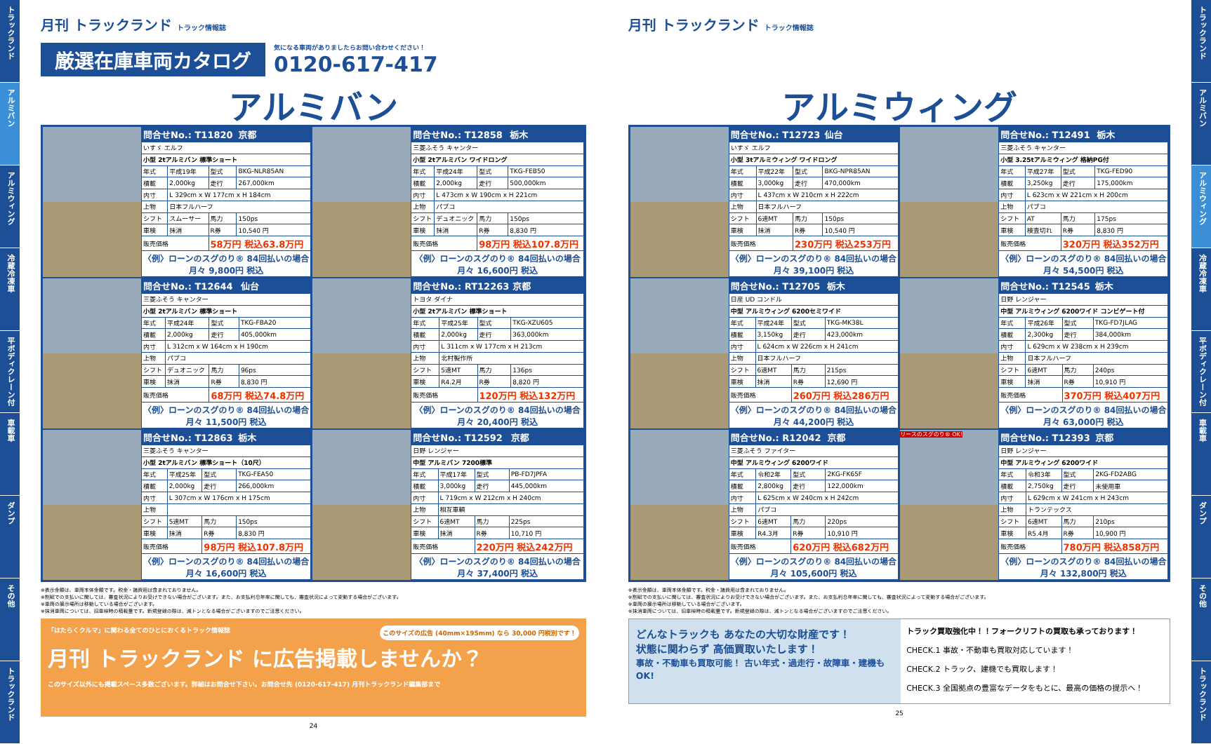トラックランド
アルミバン
アルミウィング
冷蔵冷凍車
平ボディクレーン付
車載車
ダンプ
その他
トラックランド
月刊 トラックランド トラック情報誌
厳選在庫車両カタログ
気になる車両がありましたらお問い合わせください！
0120-617-417
アルミバン
| 問合せNo.: T11820 | | | 京都 |
| --- | --- | --- | --- |
| いすゞ エルフ | | | |
| 小型 2tアルミバン 標準ショート | | | |
| 年式 | 平成19年 | 型式 | BKG-NLR85AN |
| 積載 | 2,000kg | 走行 | 267,000km |
| 内寸 | L 329cm x W 177cm x H 184cm | | |
| 上物 | 日本フルハーフ | | |
| シフト | スムーサー | 馬力 | 150ps |
| 車検 | 抹消 | R券 | 10,540 円 |
| 販売価格 | | 58万円 税込63.8万円 | |
| 〈例〉ローンのスグのり® 84回払いの場合 月々 9,800円 税込 | | | |
| 問合せNo.: T12858 | | | 栃木 |
| --- | --- | --- | --- |
| 三菱ふそう キャンター | | | |
| 小型 2tアルミバン ワイドロング | | | |
| 年式 | 平成24年 | 型式 | TKG-FEB50 |
| 積載 | 2,000kg | 走行 | 500,000km |
| 内寸 | L 473cm x W 190cm x H 221cm | | |
| 上物 | パブコ | | |
| シフト | デュオニック | 馬力 | 150ps |
| 車検 | 抹消 | R券 | 8,830 円 |
| 販売価格 | | 98万円 税込107.8万円 | |
| 〈例〉ローンのスグのり® 84回払いの場合 月々 16,600円 税込 | | | |
| 問合せNo.: T12644 | | | 仙台 |
| --- | --- | --- | --- |
| 三菱ふそう キャンター | | | |
| 小型 2tアルミバン 標準ショート | | | |
| 年式 | 平成24年 | 型式 | TKG-FBA20 |
| 積載 | 2,000kg | 走行 | 405,000km |
| 内寸 | L 312cm x W 164cm x H 190cm | | |
| 上物 | パブコ | | |
| シフト | デュオニック | 馬力 | 96ps |
| 車検 | 抹消 | R券 | 8,830 円 |
| 販売価格 | | 68万円 税込74.8万円 | |
| 〈例〉ローンのスグのり® 84回払いの場合 月々 11,500円 税込 | | | |
| 問合せNo.: RT12263 | | | 京都 |
| --- | --- | --- | --- |
| トヨタ ダイナ | | | |
| 小型 2tアルミバン 標準ショート | | | |
| 年式 | 平成25年 | 型式 | TKG-XZU605 |
| 積載 | 2,000kg | 走行 | 363,000km |
| 内寸 | L 311cm x W 177cm x H 213cm | | |
| 上物 | 北村製作所 | | |
| シフト | 5速MT | 馬力 | 136ps |
| 車検 | R4.2月 | R券 | 8,820 円 |
| 販売価格 | | 120万円 税込132万円 | |
| 〈例〉ローンのスグのり® 84回払いの場合 月々 20,400円 税込 | | | |
| 問合せNo.: T12863 | | | 栃木 |
| --- | --- | --- | --- |
| 三菱ふそう キャンター | | | |
| 小型 2tアルミバン 標準ショート（10尺） | | | |
| 年式 | 平成25年 | 型式 | TKG-FEA50 |
| 積載 | 2,000kg | 走行 | 266,000km |
| 内寸 | L 307cm x W 176cm x H 175cm | | |
| 上物 | | | |
| シフト | 5速MT | 馬力 | 150ps |
| 車検 | 抹消 | R券 | 8,830 円 |
| 販売価格 | | 98万円 税込107.8万円 | |
| 〈例〉ローンのスグのり® 84回払いの場合 月々 16,600円 税込 | | | |
| 問合せNo.: T12592 | | | 京都 |
| --- | --- | --- | --- |
| 日野 レンジャー | | | |
| 中型 アルミバン 7200標準 | | | |
| 年式 | 平成17年 | 型式 | PB-FD7JPFA |
| 積載 | 3,000kg | 走行 | 445,000km |
| 内寸 | L 719cm x W 212cm x H 240cm | | |
| 上物 | 相互車輌 | | |
| シフト | 6速MT | 馬力 | 225ps |
| 車検 | 抹消 | R券 | 10,710 円 |
| 販売価格 | | 220万円 税込242万円 | |
| 〈例〉ローンのスグのり® 84回払いの場合 月々 37,400円 税込 | | | |
※表示金額は、車両本体金額です。税金・諸費用は含まれておりません。
※割賦での支払いに関しては、審査状況によりお受けできない場合がございます。また、お支払利息年率に関しても、審査状況によって変動する場合がございます。
※車両の展示場所は移動している場合がございます。
※抹消車両については、旧車検時の積載量です。新規登録の際は、減トンとなる場合がございますのでご注意ください。
「はたらくクルマ」に関わる全てのひとにおくるトラック情報誌 このサイズの広告 (40mm×195mm) なら 30,000 円税別です！
月刊 トラックランド に広告掲載しませんか？
このサイズ以外にも掲載スペース多数ございます。詳細はお問合せ下さい。お問合せ先 (0120-617-417) 月刊トラックランド編集部まで
24
月刊 トラックランド トラック情報誌
アルミウィング
| 問合せNo.: T12723 | | | 仙台 |
| --- | --- | --- | --- |
| いすゞ エルフ | | | |
| 小型 3tアルミウィング ワイドロング | | | |
| 年式 | 平成22年 | 型式 | BKG-NPR85AN |
| 積載 | 3,000kg | 走行 | 470,000km |
| 内寸 | L 437cm x W 210cm x H 222cm | | |
| 上物 | 日本フルハーフ | | |
| シフト | 6速MT | 馬力 | 150ps |
| 車検 | 抹消 | R券 | 10,540 円 |
| 販売価格 | | 230万円 税込253万円 | |
| 〈例〉ローンのスグのり® 84回払いの場合 月々 39,100円 税込 | | | |
| 問合せNo.: T12491 | | | 栃木 |
| --- | --- | --- | --- |
| 三菱ふそう キャンター | | | |
| 小型 3.25tアルミウィング 格納PG付 | | | |
| 年式 | 平成27年 | 型式 | TKG-FED90 |
| 積載 | 3,250kg | 走行 | 175,000km |
| 内寸 | L 623cm x W 221cm x H 200cm | | |
| 上物 | パブコ | | |
| シフト | AT | 馬力 | 175ps |
| 車検 | 検査切れ | R券 | 8,830 円 |
| 販売価格 | | 320万円 税込352万円 | |
| 〈例〉ローンのスグのり® 84回払いの場合 月々 54,500円 税込 | | | |
| 問合せNo.: T12705 | | | 栃木 |
| --- | --- | --- | --- |
| 日産 UD コンドル | | | |
| 中型 アルミウィング 6200セミワイド | | | |
| 年式 | 平成24年 | 型式 | TKG-MK38L |
| 積載 | 3,150kg | 走行 | 423,000km |
| 内寸 | L 624cm x W 226cm x H 241cm | | |
| 上物 | 日本フルハーフ | | |
| シフト | 6速MT | 馬力 | 215ps |
| 車検 | 抹消 | R券 | 12,690 円 |
| 販売価格 | | 260万円 税込286万円 | |
| 〈例〉ローンのスグのり® 84回払いの場合 月々 44,200円 税込 | | | |
| 問合せNo.: T12545 | | | 栃木 |
| --- | --- | --- | --- |
| 日野 レンジャー | | | |
| 中型 アルミウィング 6200ワイド コンビゲート付 | | | |
| 年式 | 平成26年 | 型式 | TKG-FD7JLAG |
| 積載 | 2,300kg | 走行 | 384,000km |
| 内寸 | L 629cm x W 238cm x H 239cm | | |
| 上物 | 日本フルハーフ | | |
| シフト | 6速MT | 馬力 | 240ps |
| 車検 | 抹消 | R券 | 10,910 円 |
| 販売価格 | | 370万円 税込407万円 | |
| 〈例〉ローンのスグのり® 84回払いの場合 月々 63,000円 税込 | | | |
| 問合せNo.: R12042 | | | 京都 |
| --- | --- | --- | --- |
| 三菱ふそう ファイター | | | |
| 中型 アルミウィング 6200ワイド | | | |
| 年式 | 令和2年 | 型式 | 2KG-FK65F |
| 積載 | 2,800kg | 走行 | 122,000km |
| 内寸 | L 625cm x W 240cm x H 242cm | | |
| 上物 | パブコ | | |
| シフト | 6速MT | 馬力 | 220ps |
| 車検 | R4.3月 | R券 | 10,910 円 |
| 販売価格 | | 620万円 税込682万円 | |
| 〈例〉ローンのスグのり® 84回払いの場合 月々 105,600円 税込 | | | |
リースのスグのり® OK!
| 問合せNo.: T12393 | | | 京都 |
| --- | --- | --- | --- |
| 日野 レンジャー | | | |
| 中型 アルミウィング 6200ワイド | | | |
| 年式 | 令和3年 | 型式 | 2KG-FD2ABG |
| 積載 | 2,750kg | 走行 | 未使用車 |
| 内寸 | L 629cm x W 241cm x H 243cm | | |
| 上物 | トランテックス | | |
| シフト | 6速MT | 馬力 | 210ps |
| 車検 | R5.4月 | R券 | 10,900 円 |
| 販売価格 | | 780万円 税込858万円 | |
| 〈例〉ローンのスグのり® 84回払いの場合 月々 132,800円 税込 | | | |
※表示金額は、車両本体金額です。税金・諸費用は含まれておりません。
※割賦での支払いに関しては、審査状況によりお受けできない場合がございます。また、お支払利息年率に関しても、審査状況によって変動する場合がございます。
※車両の展示場所は移動している場合がございます。
※抹消車両については、旧車検時の積載量です。新規登録の際は、減トンとなる場合がございますのでご注意ください。
どんなトラックも あなたの大切な財産です！
状態に関わらず 高価買取いたします！
事故・不動車も買取可能！ 古い年式・過走行・故障車・建機もOK!
トラック買取強化中！！フォークリフトの買取も承っております！
CHECK.1 事故・不動車も買取対応しています！
CHECK.2 トラック、建機でも買取します！
CHECK.3 全国拠点の豊富なデータをもとに、最高の価格の提示へ！
25
トラックランド
アルミバン
アルミウィング
冷蔵冷凍車
平ボディクレーン付
車載車
ダンプ
その他
トラックランド